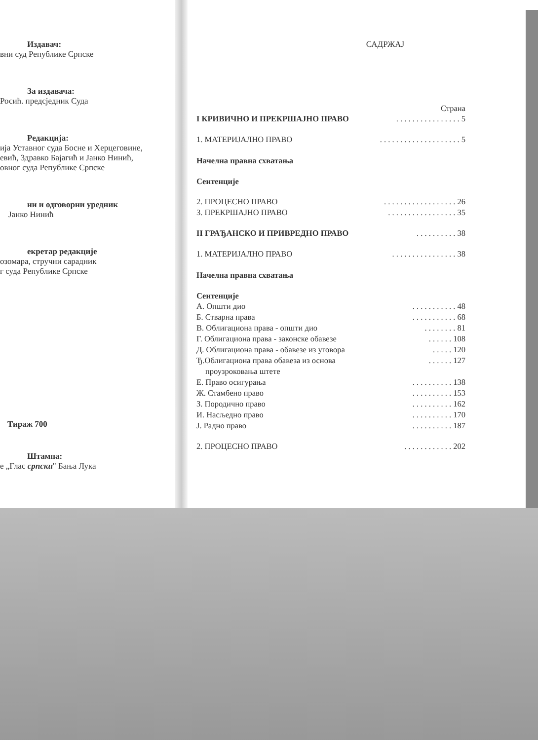Издавач:
вни суд Републике Српске
За издавача:
Росић. предсједник Суда
Редакција:
ија Уставног суда Босне и Херцеговине,
евић, Здравко Бајагић и Јанко Нинић,
овног суда Републике Српске
ни и одговорни уредник
Јанко Нинић
екретар редакције
озомара, стручни сарадник
г суда Републике Српске
Тираж 700
Штампа:
е „Глас српски" Бања Лука
САДРЖАЈ
Страна
I КРИВИЧНО И ПРЕКРШАЈНО ПРАВО. . . . . . . . . . . . . . . . 5
1. МАТЕРИЈАЛНО ПРАВО. . . . . . . . . . . . . . . . . . . . 5
Начелна правна схватања
Сентенције
2. ПРОЦЕСНО ПРАВО. . . . . . . . . . . . . . . . . . 26
3. ПРЕКРШАЈНО ПРАВО. . . . . . . . . . . . . . . . . 35
II ГРАЂАНСКО И ПРИВРЕДНО ПРАВО. . . . . . . . . . 38
1. МАТЕРИЈАЛНО ПРАВО. . . . . . . . . . . . . . . . 38
Начелна правна схватања
Сентенције
А. Општи дио. . . . . . . . . . . 48
Б. Стварна права. . . . . . . . . . . 68
В. Облигациона права - општи дио. . . . . . . . 81
Г. Облигациона права - законске обавезе. . . . . . 108
Д. Облигациона права - обавезе из уговора. . . . . 120
Ђ.Облигациона права обавеза из основа. . . . . . 127
проузроковања штете
Е. Право осигурања. . . . . . . . . . 138
Ж. Стамбено право. . . . . . . . . . 153
З. Породично право. . . . . . . . . . 162
И. Насљедно право. . . . . . . . . . 170
Ј. Радно право. . . . . . . . . . 187
2. ПРОЦЕСНО ПРАВО. . . . . . . . . . . . 202